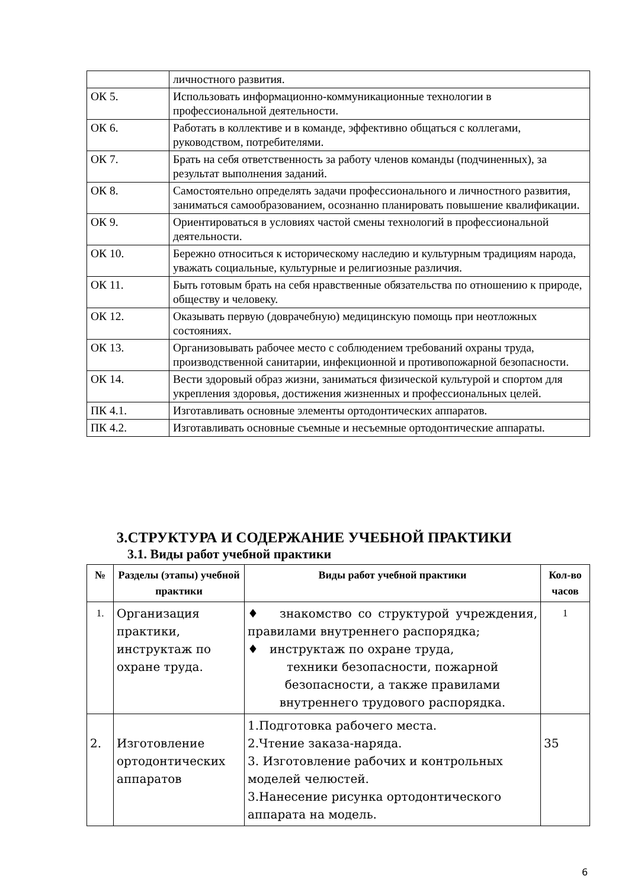| | личностного развития. |
| ОК 5. | Использовать информационно-коммуникационные технологии в профессиональной деятельности. |
| ОК 6. | Работать в коллективе и в команде, эффективно общаться с коллегами, руководством, потребителями. |
| ОК 7. | Брать на себя ответственность за работу членов команды (подчиненных), за результат выполнения заданий. |
| ОК 8. | Самостоятельно определять задачи профессионального и личностного развития, заниматься самообразованием, осознанно планировать повышение квалификации. |
| ОК 9. | Ориентироваться в условиях частой смены технологий в профессиональной деятельности. |
| ОК 10. | Бережно относиться к историческому наследию и культурным традициям народа, уважать социальные, культурные и религиозные различия. |
| ОК 11. | Быть готовым брать на себя нравственные обязательства по отношению к природе, обществу и человеку. |
| ОК 12. | Оказывать первую (доврачебную) медицинскую помощь при неотложных состояниях. |
| ОК 13. | Организовывать рабочее место с соблюдением требований охраны труда, производственной санитарии, инфекционной и противопожарной безопасности. |
| ОК 14. | Вести здоровый образ жизни, заниматься физической культурой и спортом для укрепления здоровья, достижения жизненных и профессиональных целей. |
| ПК 4.1. | Изготавливать основные элементы ортодонтических аппаратов. |
| ПК 4.2. | Изготавливать основные съемные и несъемные ортодонтические аппараты. |
3.СТРУКТУРА И СОДЕРЖАНИЕ УЧЕБНОЙ ПРАКТИКИ
3.1. Виды работ учебной практики
| № | Разделы (этапы) учебной практики | Виды работ учебной практики | Кол-во часов |
| --- | --- | --- | --- |
| 1. | Организация практики, инструктаж по охране труда. | ♦ знакомство со структурой учреждения, правилами внутреннего распорядка; ♦ инструктаж по охране труда, техники безопасности, пожарной безопасности, а также правилами внутреннего трудового распорядка. | 1 |
| 2. | Изготовление ортодонтических аппаратов | 1.Подготовка рабочего места. 2.Чтение заказа-наряда. 3. Изготовление рабочих и контрольных моделей челюстей. 3.Нанесение рисунка ортодонтического аппарата на модель. | 35 |
6